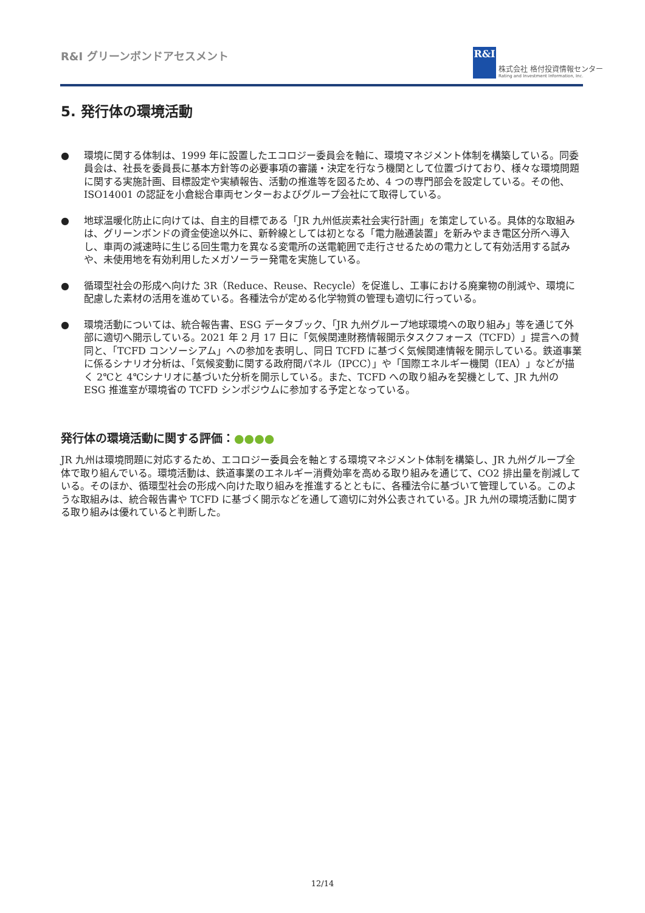R&I グリーンボンドアセスメント
R&I
株式会社 格付投資情報センター
Rating and Investment Information, Inc.
5. 発行体の環境活動
● 環境に関する体制は、1999 年に設置したエコロジー委員会を軸に、環境マネジメント体制を構築している。同委員会は、社長を委員長に基本方針等の必要事項の審議・決定を行なう機関として位置づけており、様々な環境問題に関する実施計画、目標設定や実績報告、活動の推進等を図るため、4 つの専門部会を設定している。その他、ISO14001 の認証を小倉総合車両センターおよびグループ会社にて取得している。
● 地球温暖化防止に向けては、自主的目標である「JR 九州低炭素社会実行計画」を策定している。具体的な取組みは、グリーンボンドの資金使途以外に、新幹線としては初となる「電力融通装置」を新みやまき電区分所へ導入し、車両の減速時に生じる回生電力を異なる変電所の送電範囲で走行させるための電力として有効活用する試みや、未使用地を有効利用したメガソーラー発電を実施している。
● 循環型社会の形成へ向けた 3R（Reduce、Reuse、Recycle）を促進し、工事における廃棄物の削減や、環境に配慮した素材の活用を進めている。各種法令が定める化学物質の管理も適切に行っている。
● 環境活動については、統合報告書、ESG データブック、「JR 九州グループ地球環境への取り組み」等を通じて外部に適切へ開示している。2021 年 2 月 17 日に「気候関連財務情報開示タスクフォース（TCFD）」提言への賛同と、「TCFD コンソーシアム」への参加を表明し、同日 TCFD に基づく気候関連情報を開示している。鉄道事業に係るシナリオ分析は、「気候変動に関する政府間パネル（IPCC）」や「国際エネルギー機関（IEA）」などが描く 2℃と 4℃シナリオに基づいた分析を開示している。また、TCFD への取り組みを契機として、JR 九州の ESG 推進室が環境省の TCFD シンポジウムに参加する予定となっている。
発行体の環境活動に関する評価：●●●●
JR 九州は環境問題に対応するため、エコロジー委員会を軸とする環境マネジメント体制を構築し、JR 九州グループ全体で取り組んでいる。環境活動は、鉄道事業のエネルギー消費効率を高める取り組みを通じて、CO2 排出量を削減している。そのほか、循環型社会の形成へ向けた取り組みを推進するとともに、各種法令に基づいて管理している。このような取組みは、統合報告書や TCFD に基づく開示などを通して適切に対外公表されている。JR 九州の環境活動に関する取り組みは優れていると判断した。
12/14